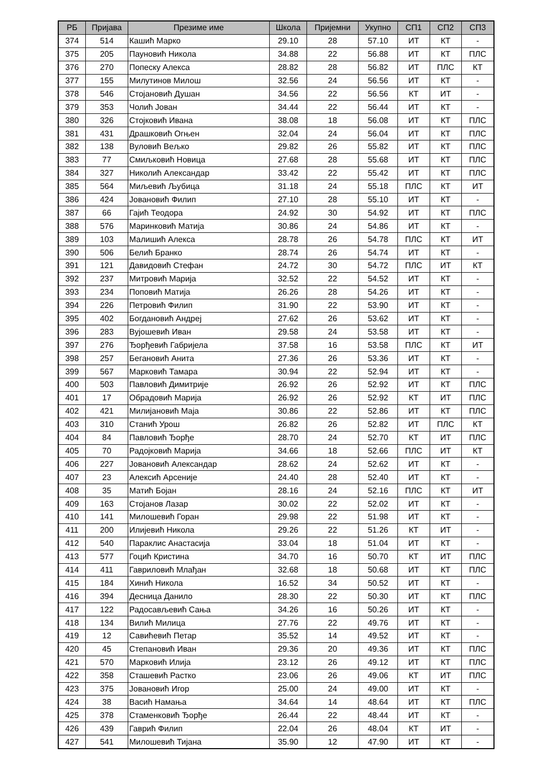| РБ | Пријава | Презиме име | Школа | Пријемни | Укупно | СП1 | СП2 | СП3 |
| --- | --- | --- | --- | --- | --- | --- | --- | --- |
| 374 | 514 | Кашић Марко | 29.10 | 28 | 57.10 | ИТ | КТ | - |
| 375 | 205 | Пауновић Никола | 34.88 | 22 | 56.88 | ИТ | КТ | ПЛС |
| 376 | 270 | Попеску Алекса | 28.82 | 28 | 56.82 | ИТ | ПЛС | КТ |
| 377 | 155 | Милутинов Милош | 32.56 | 24 | 56.56 | ИТ | КТ | - |
| 378 | 546 | Стојановић Душан | 34.56 | 22 | 56.56 | КТ | ИТ | - |
| 379 | 353 | Чолић Јован | 34.44 | 22 | 56.44 | ИТ | КТ | - |
| 380 | 326 | Стојковић Ивана | 38.08 | 18 | 56.08 | ИТ | КТ | ПЛС |
| 381 | 431 | Драшковић Огњен | 32.04 | 24 | 56.04 | ИТ | КТ | ПЛС |
| 382 | 138 | Вуловић Вељко | 29.82 | 26 | 55.82 | ИТ | КТ | ПЛС |
| 383 | 77 | Смиљковић Новица | 27.68 | 28 | 55.68 | ИТ | КТ | ПЛС |
| 384 | 327 | Николић Александар | 33.42 | 22 | 55.42 | ИТ | КТ | ПЛС |
| 385 | 564 | Миљевић Љубица | 31.18 | 24 | 55.18 | ПЛС | КТ | ИТ |
| 386 | 424 | Јовановић Филип | 27.10 | 28 | 55.10 | ИТ | КТ | - |
| 387 | 66 | Гајић Теодора | 24.92 | 30 | 54.92 | ИТ | КТ | ПЛС |
| 388 | 576 | Маринковић Матија | 30.86 | 24 | 54.86 | ИТ | КТ | - |
| 389 | 103 | Малишић Алекса | 28.78 | 26 | 54.78 | ПЛС | КТ | ИТ |
| 390 | 506 | Белић Бранко | 28.74 | 26 | 54.74 | ИТ | КТ | - |
| 391 | 121 | Давидовић Стефан | 24.72 | 30 | 54.72 | ПЛС | ИТ | КТ |
| 392 | 237 | Митровић Марија | 32.52 | 22 | 54.52 | ИТ | КТ | - |
| 393 | 234 | Поповић Матија | 26.26 | 28 | 54.26 | ИТ | КТ | - |
| 394 | 226 | Петровић Филип | 31.90 | 22 | 53.90 | ИТ | КТ | - |
| 395 | 402 | Богдановић Андреј | 27.62 | 26 | 53.62 | ИТ | КТ | - |
| 396 | 283 | Вујошевић Иван | 29.58 | 24 | 53.58 | ИТ | КТ | - |
| 397 | 276 | Ђорђевић Габријела | 37.58 | 16 | 53.58 | ПЛС | КТ | ИТ |
| 398 | 257 | Бегановић Анита | 27.36 | 26 | 53.36 | ИТ | КТ | - |
| 399 | 567 | Марковић Тамара | 30.94 | 22 | 52.94 | ИТ | КТ | - |
| 400 | 503 | Павловић Димитрије | 26.92 | 26 | 52.92 | ИТ | КТ | ПЛС |
| 401 | 17 | Обрадовић Марија | 26.92 | 26 | 52.92 | КТ | ИТ | ПЛС |
| 402 | 421 | Милијановић Маја | 30.86 | 22 | 52.86 | ИТ | КТ | ПЛС |
| 403 | 310 | Станић Урош | 26.82 | 26 | 52.82 | ИТ | ПЛС | КТ |
| 404 | 84 | Павловић Ђорђе | 28.70 | 24 | 52.70 | КТ | ИТ | ПЛС |
| 405 | 70 | Радојковић Марија | 34.66 | 18 | 52.66 | ПЛС | ИТ | КТ |
| 406 | 227 | Јовановић Александар | 28.62 | 24 | 52.62 | ИТ | КТ | - |
| 407 | 23 | Алексић Арсеније | 24.40 | 28 | 52.40 | ИТ | КТ | - |
| 408 | 35 | Матић Бојан | 28.16 | 24 | 52.16 | ПЛС | КТ | ИТ |
| 409 | 163 | Стојанов Лазар | 30.02 | 22 | 52.02 | ИТ | КТ | - |
| 410 | 141 | Милошевић Горан | 29.98 | 22 | 51.98 | ИТ | КТ | - |
| 411 | 200 | Илијевић Никола | 29.26 | 22 | 51.26 | КТ | ИТ | - |
| 412 | 540 | Параклис Анастасија | 33.04 | 18 | 51.04 | ИТ | КТ | - |
| 413 | 577 | Гоцић Кристина | 34.70 | 16 | 50.70 | КТ | ИТ | ПЛС |
| 414 | 411 | Гавриловић Млађан | 32.68 | 18 | 50.68 | ИТ | КТ | ПЛС |
| 415 | 184 | Хинић Никола | 16.52 | 34 | 50.52 | ИТ | КТ | - |
| 416 | 394 | Десница Данило | 28.30 | 22 | 50.30 | ИТ | КТ | ПЛС |
| 417 | 122 | Радосављевић Сања | 34.26 | 16 | 50.26 | ИТ | КТ | - |
| 418 | 134 | Вилић Милица | 27.76 | 22 | 49.76 | ИТ | КТ | - |
| 419 | 12 | Савићевић Петар | 35.52 | 14 | 49.52 | ИТ | КТ | - |
| 420 | 45 | Степановић Иван | 29.36 | 20 | 49.36 | ИТ | КТ | ПЛС |
| 421 | 570 | Марковић Илија | 23.12 | 26 | 49.12 | ИТ | КТ | ПЛС |
| 422 | 358 | Сташевић Растко | 23.06 | 26 | 49.06 | КТ | ИТ | ПЛС |
| 423 | 375 | Јовановић Игор | 25.00 | 24 | 49.00 | ИТ | КТ | - |
| 424 | 38 | Васић Намања | 34.64 | 14 | 48.64 | ИТ | КТ | ПЛС |
| 425 | 378 | Стаменковић Ђорђе | 26.44 | 22 | 48.44 | ИТ | КТ | - |
| 426 | 439 | Гаврић Филип | 22.04 | 26 | 48.04 | КТ | ИТ | - |
| 427 | 541 | Милошевић Тијана | 35.90 | 12 | 47.90 | ИТ | КТ | - |